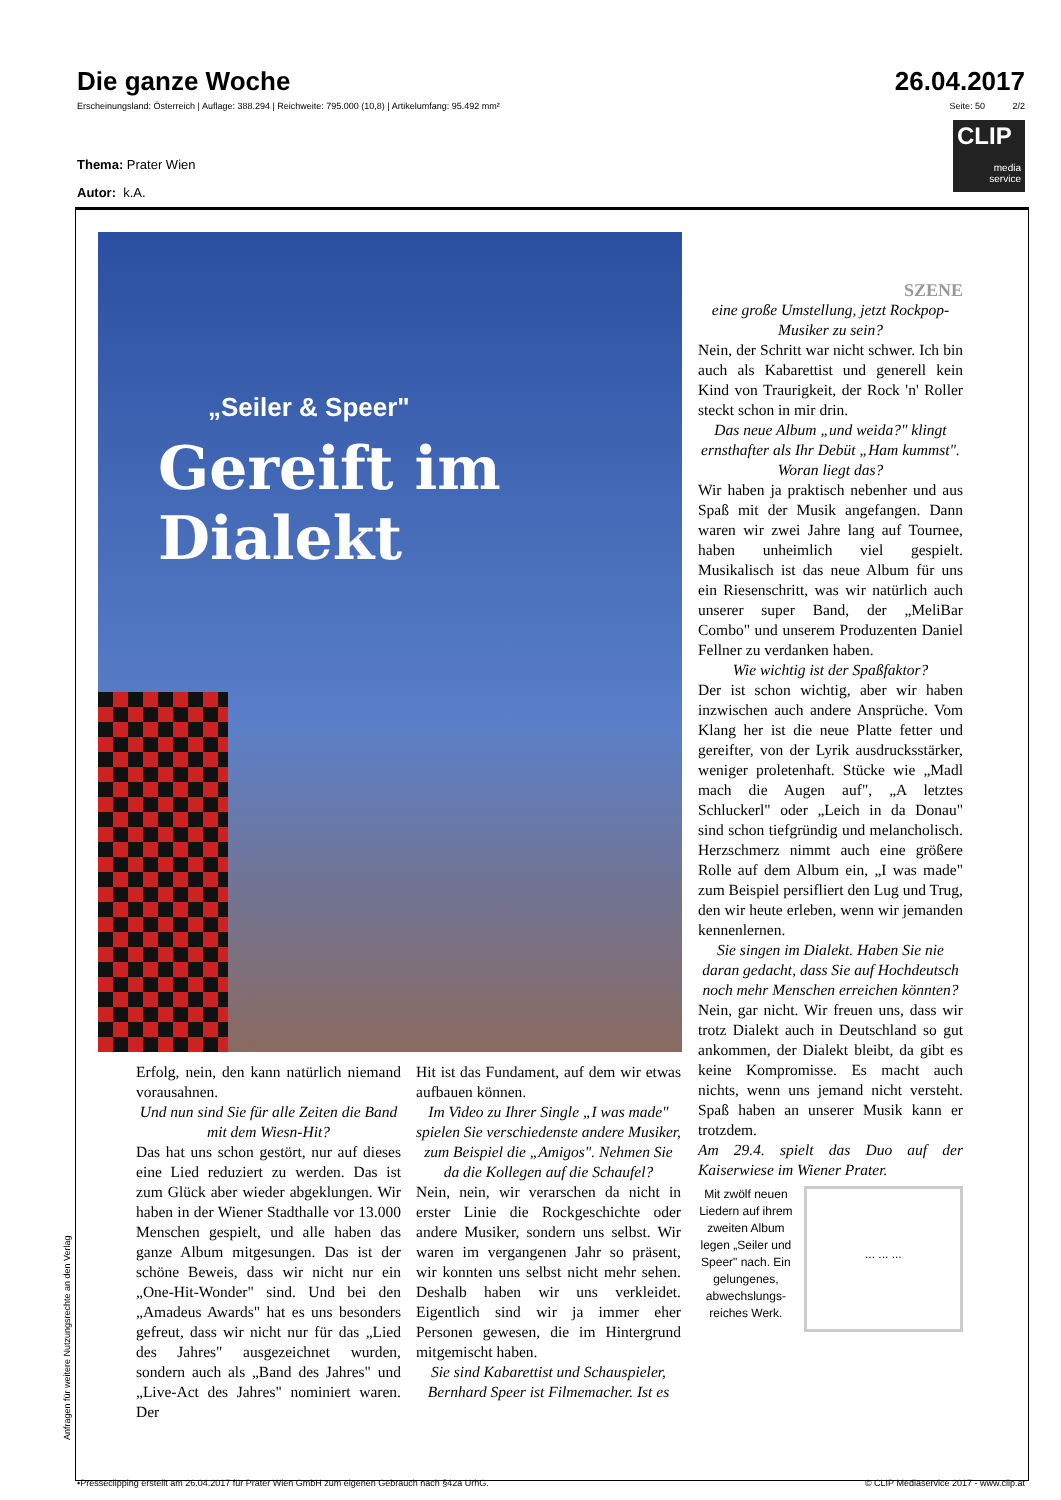Die ganze Woche 26.04.2017
Erscheinungsland: Österreich | Auflage: 388.294 | Reichweite: 795.000 (10,8) | Artikelumfang: 95.492 mm² Seite: 50 2/2
CLIP
media
service
Thema: Prater Wien
Autor: k.A.
„Seiler & Speer"
Gereift im
Dialekt
Erfolg, nein, den kann natürlich niemand vorausahnen.
Und nun sind Sie für alle Zeiten die Band mit dem Wiesn-Hit?
Das hat uns schon gestört, nur auf dieses eine Lied reduziert zu werden. Das ist zum Glück aber wieder abgeklungen. Wir haben in der Wiener Stadthalle vor 13.000 Menschen gespielt, und alle haben das ganze Album mitgesungen. Das ist der schöne Beweis, dass wir nicht nur ein „One-Hit-Wonder" sind. Und bei den „Amadeus Awards" hat es uns besonders gefreut, dass wir nicht nur für das „Lied des Jahres" ausgezeichnet wurden, sondern auch als „Band des Jahres" und „Live-Act des Jahres" nominiert waren. Der
Hit ist das Fundament, auf dem wir etwas aufbauen können.
Im Video zu Ihrer Single „I was made" spielen Sie verschiedenste andere Musiker, zum Beispiel die „Amigos". Nehmen Sie da die Kollegen auf die Schaufel?
Nein, nein, wir verarschen da nicht in erster Linie die Rockgeschichte oder andere Musiker, sondern uns selbst. Wir waren im vergangenen Jahr so präsent, wir konnten uns selbst nicht mehr sehen. Deshalb haben wir uns verkleidet. Eigentlich sind wir ja immer eher Personen gewesen, die im Hintergrund mitgemischt haben.
Sie sind Kabarettist und Schauspieler, Bernhard Speer ist Filmemacher. Ist es
SZENE
eine große Umstellung, jetzt Rockpop-Musiker zu sein?
Nein, der Schritt war nicht schwer. Ich bin auch als Kabarettist und generell kein Kind von Traurigkeit, der Rock 'n' Roller steckt schon in mir drin.
Das neue Album „und weida?" klingt ernsthafter als Ihr Debüt „Ham kummst". Woran liegt das?
Wir haben ja praktisch nebenher und aus Spaß mit der Musik angefangen. Dann waren wir zwei Jahre lang auf Tournee, haben unheimlich viel gespielt. Musikalisch ist das neue Album für uns ein Riesenschritt, was wir natürlich auch unserer super Band, der „MeliBar Combo" und unserem Produzenten Daniel Fellner zu verdanken haben.
Wie wichtig ist der Spaßfaktor?
Der ist schon wichtig, aber wir haben inzwischen auch andere Ansprüche. Vom Klang her ist die neue Platte fetter und gereifter, von der Lyrik ausdrucksstärker, weniger proletenhaft. Stücke wie „Madl mach die Augen auf", „A letztes Schluckerl" oder „Leich in da Donau" sind schon tiefgründig und melancholisch. Herzschmerz nimmt auch eine größere Rolle auf dem Album ein, „I was made" zum Beispiel persifliert den Lug und Trug, den wir heute erleben, wenn wir jemanden kennenlernen.
Sie singen im Dialekt. Haben Sie nie daran gedacht, dass Sie auf Hochdeutsch noch mehr Menschen erreichen könnten?
Nein, gar nicht. Wir freuen uns, dass wir trotz Dialekt auch in Deutschland so gut ankommen, der Dialekt bleibt, da gibt es keine Kompromisse. Es macht auch nichts, wenn uns jemand nicht versteht. Spaß haben an unserer Musik kann er trotzdem.
Am 29.4. spielt das Duo auf der Kaiserwiese im Wiener Prater.
Mit zwölf neuen Liedern auf ihrem zweiten Album legen „Seiler und Speer" nach. Ein gelungenes, abwechslungs­reiches Werk.
... ... ...
Anfragen für weitere Nutzungsrechte an den Verlag
•Presseclipping erstellt am 26.04.2017 für Prater Wien GmbH zum eigenen Gebrauch nach §42a UrhG. © CLIP Mediaservice 2017 - www.clip.at